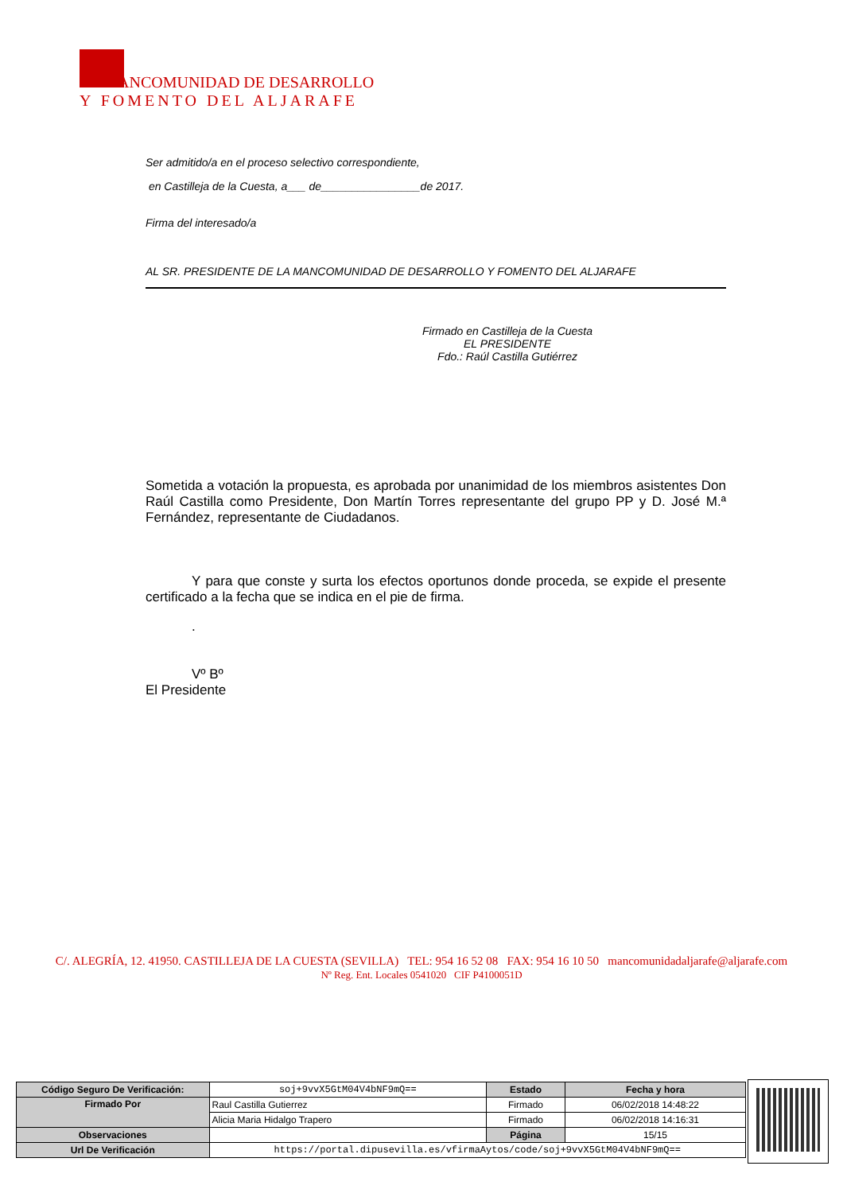ANCOMUNIDAD DE DESARROLLO
Y FOMENTO DEL ALJARAFE
Ser admitido/a en el proceso selectivo correspondiente,
en Castilleja de la Cuesta, a___ de________________de 2017.
Firma del interesado/a
AL SR. PRESIDENTE DE LA MANCOMUNIDAD DE DESARROLLO Y FOMENTO DEL ALJARAFE
Firmado en Castilleja de la Cuesta
EL PRESIDENTE
Fdo.: Raúl Castilla Gutiérrez
Sometida a votación la propuesta, es aprobada por unanimidad de los miembros asistentes Don Raúl Castilla como Presidente, Don Martín Torres representante del grupo PP y D. José M.ª Fernández, representante de Ciudadanos.
Y para que conste y surta los efectos oportunos donde proceda, se expide el presente certificado a la fecha que se indica en el pie de firma.
.
Vº Bº
El Presidente
C/. ALEGRÍA, 12. 41950. CASTILLEJA DE LA CUESTA (SEVILLA) TEL: 954 16 52 08 FAX: 954 16 10 50 mancomunidadaljarafe@aljarafe.com
Nº Reg. Ent. Locales 0541020 CIF P4100051D
| Código Seguro De Verificación: | soj+9vvX5GtM04V4bNF9mQ== | Estado | Fecha y hora |
| Firmado Por | Raul Castilla Gutierrez | Firmado | 06/02/2018 14:48:22 |
| | Alicia Maria Hidalgo Trapero | Firmado | 06/02/2018 14:16:31 |
| Observaciones | | Página | 15/15 |
| Url De Verificación | https://portal.dipusevilla.es/vfirmaAytos/code/soj+9vvX5GtM04V4bNF9mQ== | | |